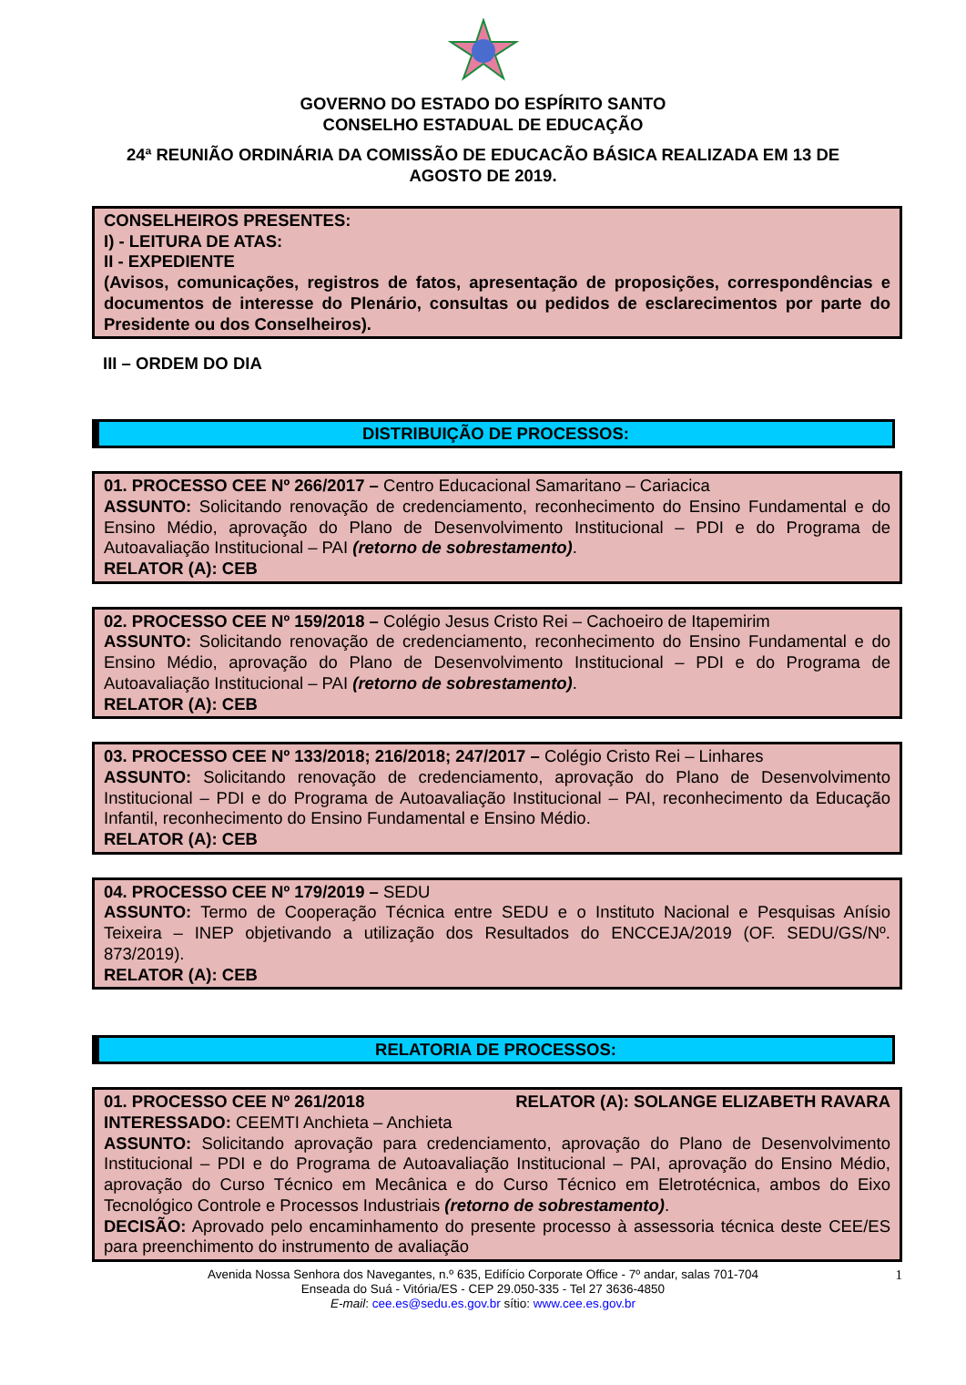GOVERNO DO ESTADO DO ESPÍRITO SANTO
CONSELHO ESTADUAL DE EDUCAÇÃO
24ª REUNIÃO ORDINÁRIA DA COMISSÃO DE EDUCACÃO BÁSICA REALIZADA EM 13 DE AGOSTO DE 2019.
CONSELHEIROS PRESENTES:
I) - LEITURA DE ATAS:
II - EXPEDIENTE
(Avisos, comunicações, registros de fatos, apresentação de proposições, correspondências e documentos de interesse do Plenário, consultas ou pedidos de esclarecimentos por parte do Presidente ou dos Conselheiros).
III – ORDEM DO DIA
DISTRIBUIÇÃO DE PROCESSOS:
01. PROCESSO CEE Nº 266/2017 – Centro Educacional Samaritano – Cariacica
ASSUNTO: Solicitando renovação de credenciamento, reconhecimento do Ensino Fundamental e do Ensino Médio, aprovação do Plano de Desenvolvimento Institucional – PDI e do Programa de Autoavaliação Institucional – PAI (retorno de sobrestamento).
RELATOR (A): CEB
02. PROCESSO CEE Nº 159/2018 – Colégio Jesus Cristo Rei – Cachoeiro de Itapemirim
ASSUNTO: Solicitando renovação de credenciamento, reconhecimento do Ensino Fundamental e do Ensino Médio, aprovação do Plano de Desenvolvimento Institucional – PDI e do Programa de Autoavaliação Institucional – PAI (retorno de sobrestamento).
RELATOR (A): CEB
03. PROCESSO CEE Nº 133/2018; 216/2018; 247/2017 – Colégio Cristo Rei – Linhares
ASSUNTO: Solicitando renovação de credenciamento, aprovação do Plano de Desenvolvimento Institucional – PDI e do Programa de Autoavaliação Institucional – PAI, reconhecimento da Educação Infantil, reconhecimento do Ensino Fundamental e Ensino Médio.
RELATOR (A): CEB
04. PROCESSO CEE Nº 179/2019 – SEDU
ASSUNTO: Termo de Cooperação Técnica entre SEDU e o Instituto Nacional e Pesquisas Anísio Teixeira – INEP objetivando a utilização dos Resultados do ENCCEJA/2019 (OF. SEDU/GS/Nº. 873/2019).
RELATOR (A): CEB
RELATORIA DE PROCESSOS:
01. PROCESSO CEE Nº 261/2018 RELATOR (A): SOLANGE ELIZABETH RAVARA
INTERESSADO: CEEMTI Anchieta – Anchieta
ASSUNTO: Solicitando aprovação para credenciamento, aprovação do Plano de Desenvolvimento Institucional – PDI e do Programa de Autoavaliação Institucional – PAI, aprovação do Ensino Médio, aprovação do Curso Técnico em Mecânica e do Curso Técnico em Eletrotécnica, ambos do Eixo Tecnológico Controle e Processos Industriais (retorno de sobrestamento).
DECISÃO: Aprovado pelo encaminhamento do presente processo à assessoria técnica deste CEE/ES para preenchimento do instrumento de avaliação
Avenida Nossa Senhora dos Navegantes, n.º 635, Edifício Corporate Office - 7º andar, salas 701-704
Enseada do Suá - Vitória/ES - CEP 29.050-335 - Tel 27 3636-4850
E-mail: cee.es@sedu.es.gov.br sítio: www.cee.es.gov.br
1